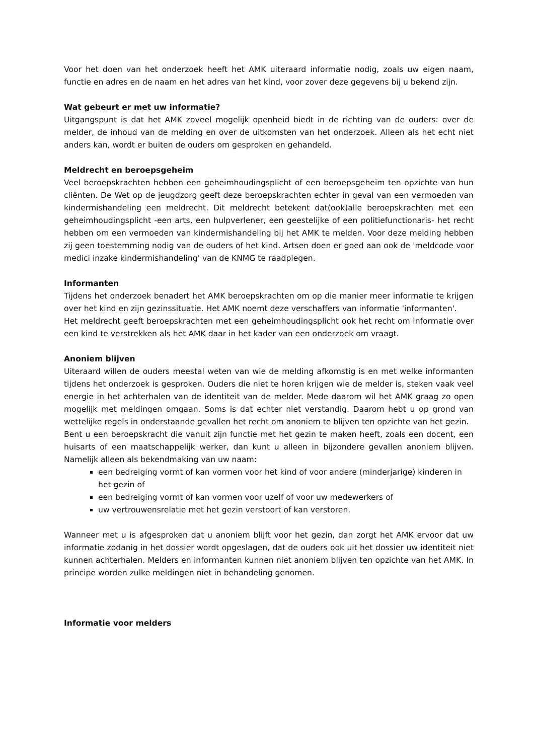Voor het doen van het onderzoek heeft het AMK uiteraard informatie nodig, zoals uw eigen naam, functie en adres en de naam en het adres van het kind, voor zover deze gegevens bij u bekend zijn.
Wat gebeurt er met uw informatie?
Uitgangspunt is dat het AMK zoveel mogelijk openheid biedt in de richting van de ouders: over de melder, de inhoud van de melding en over de uitkomsten van het onderzoek. Alleen als het echt niet anders kan, wordt er buiten de ouders om gesproken en gehandeld.
Meldrecht en beroepsgeheim
Veel beroepskrachten hebben een geheimhoudingsplicht of een beroepsgeheim ten opzichte van hun cliënten. De Wet op de jeugdzorg geeft deze beroepskrachten echter in geval van een vermoeden van kindermishandeling een meldrecht. Dit meldrecht betekent dat(ook)alle beroepskrachten met een geheimhoudingsplicht -een arts, een hulpverlener, een geestelijke of een politiefunctionaris- het recht hebben om een vermoeden van kindermishandeling bij het AMK te melden. Voor deze melding hebben zij geen toestemming nodig van de ouders of het kind. Artsen doen er goed aan ook de 'meldcode voor medici inzake kindermishandeling' van de KNMG te raadplegen.
Informanten
Tijdens het onderzoek benadert het AMK beroepskrachten om op die manier meer informatie te krijgen over het kind en zijn gezinssituatie. Het AMK noemt deze verschaffers van informatie 'informanten'.
Het meldrecht geeft beroepskrachten met een geheimhoudingsplicht ook het recht om informatie over een kind te verstrekken als het AMK daar in het kader van een onderzoek om vraagt.
Anoniem blijven
Uiteraard willen de ouders meestal weten van wie de melding afkomstig is en met welke informanten tijdens het onderzoek is gesproken. Ouders die niet te horen krijgen wie de melder is, steken vaak veel energie in het achterhalen van de identiteit van de melder. Mede daarom wil het AMK graag zo open mogelijk met meldingen omgaan. Soms is dat echter niet verstandig. Daarom hebt u op grond van wettelijke regels in onderstaande gevallen het recht om anoniem te blijven ten opzichte van het gezin.
Bent u een beroepskracht die vanuit zijn functie met het gezin te maken heeft, zoals een docent, een huisarts of een maatschappelijk werker, dan kunt u alleen in bijzondere gevallen anoniem blijven. Namelijk alleen als bekendmaking van uw naam:
een bedreiging vormt of kan vormen voor het kind of voor andere (minderjarige) kinderen in het gezin of
een bedreiging vormt of kan vormen voor uzelf of voor uw medewerkers of
uw vertrouwensrelatie met het gezin verstoort of kan verstoren.
Wanneer met u is afgesproken dat u anoniem blijft voor het gezin, dan zorgt het AMK ervoor dat uw informatie zodanig in het dossier wordt opgeslagen, dat de ouders ook uit het dossier uw identiteit niet kunnen achterhalen. Melders en informanten kunnen niet anoniem blijven ten opzichte van het AMK. In principe worden zulke meldingen niet in behandeling genomen.
Informatie voor melders